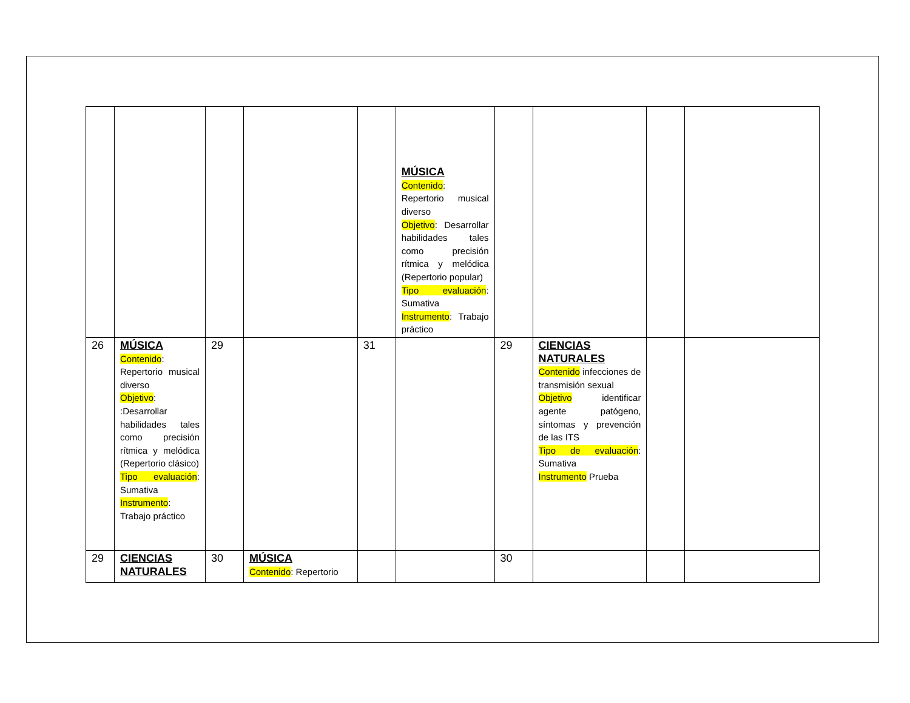| | | | | | MÚSICA Contenido : Repertorio musical diverso Objetivo : Desarrollar habilidades tales como precisión rítmica y melódica (Repertorio popular) Tipo evaluación : Sumativa Instrumento : Trabajo práctico | | | | |
| 26 | MÚSICA Contenido : Repertorio musical diverso Objetivo : :Desarrollar habilidades tales como precisión rítmica y melódica (Repertorio clásico) Tipo evaluación : Sumativa Instrumento : Trabajo práctico | 29 | | 31 | | 29 | CIENCIAS NATURALES Contenido infecciones de transmisión sexual Objetivo identificar agente patógeno, síntomas y prevención de las ITS Tipo de evaluación : Sumativa Instrumento Prueba | | |
| 29 | CIENCIAS NATURALES | 30 | MÚSICA Contenido : Repertorio | | | 30 | | | |